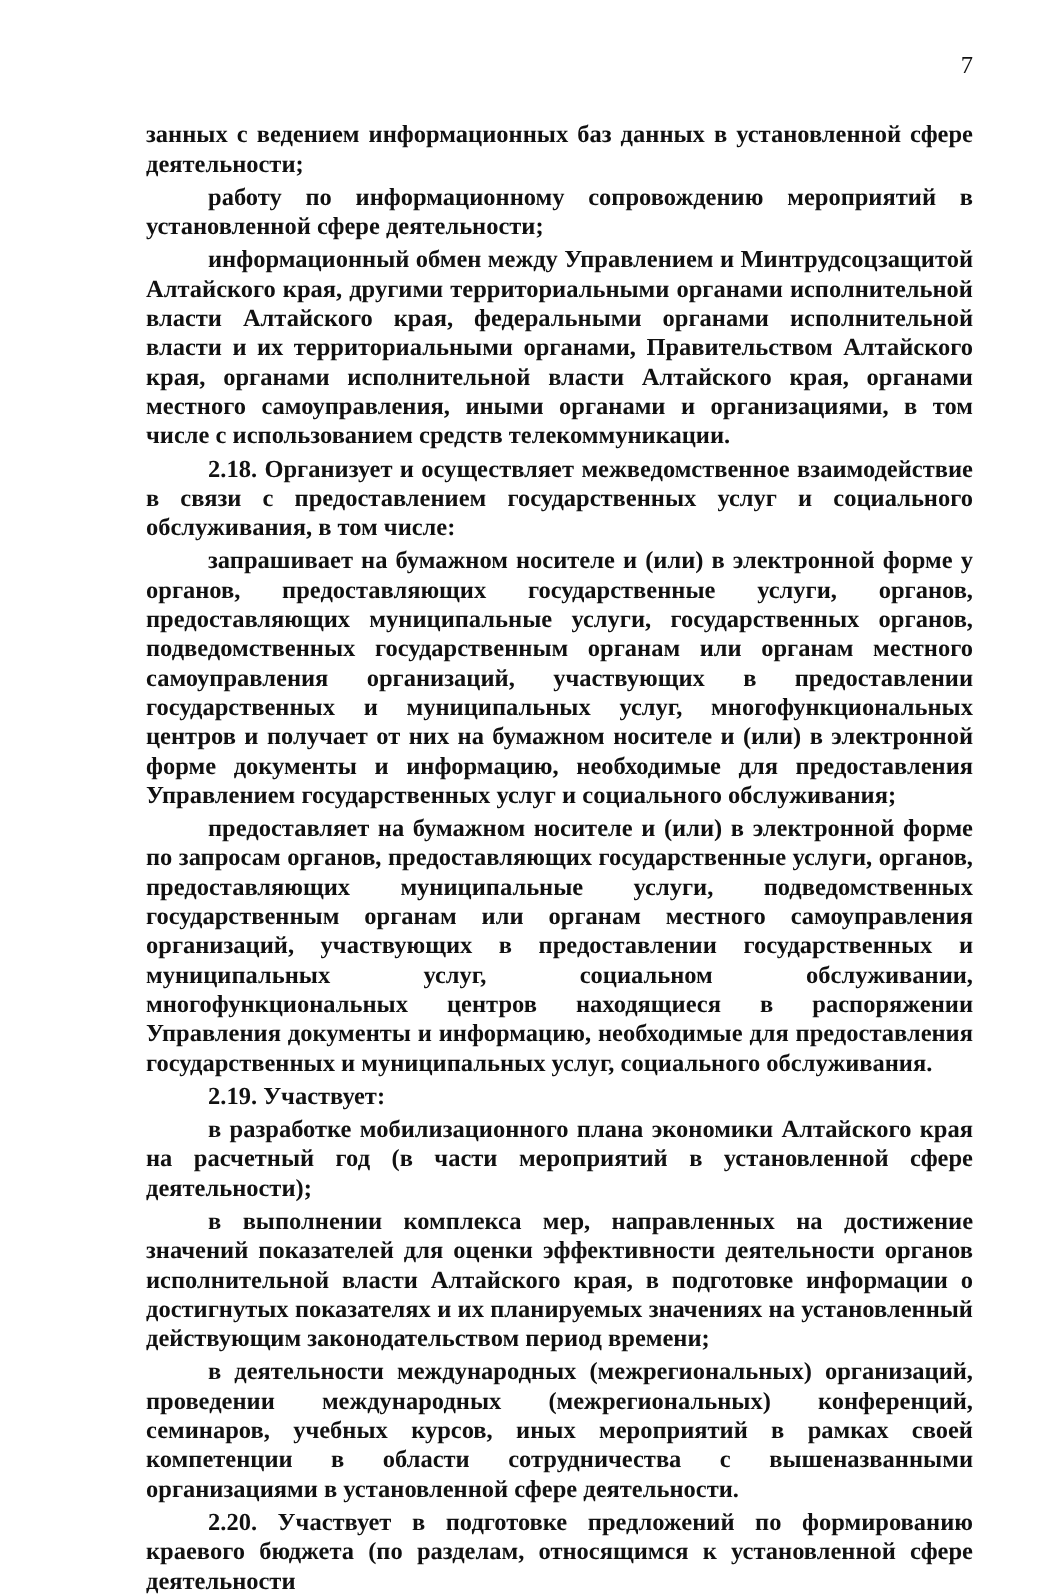7
занных с ведением информационных баз данных в установленной сфере деятельности;
работу по информационному сопровождению мероприятий в установленной сфере деятельности;
информационный обмен между Управлением и Минтрудсоцзащитой Алтайского края, другими территориальными органами исполнительной власти Алтайского края, федеральными органами исполнительной власти и их территориальными органами, Правительством Алтайского края, органами исполнительной власти Алтайского края, органами местного самоуправления, иными органами и организациями, в том числе с использованием средств телекоммуникации.
2.18. Организует и осуществляет межведомственное взаимодействие в связи с предоставлением государственных услуг и социального обслуживания, в том числе:
запрашивает на бумажном носителе и (или) в электронной форме у органов, предоставляющих государственные услуги, органов, предоставляющих муниципальные услуги, государственных органов, подведомственных государственным органам или органам местного самоуправления организаций, участвующих в предоставлении государственных и муниципальных услуг, многофункциональных центров и получает от них на бумажном носителе и (или) в электронной форме документы и информацию, необходимые для предоставления Управлением государственных услуг и социального обслуживания;
предоставляет на бумажном носителе и (или) в электронной форме по запросам органов, предоставляющих государственные услуги, органов, предоставляющих муниципальные услуги, подведомственных государственным органам или органам местного самоуправления организаций, участвующих в предоставлении государственных и муниципальных услуг, социальном обслуживании, многофункциональных центров находящиеся в распоряжении Управления документы и информацию, необходимые для предоставления государственных и муниципальных услуг, социального обслуживания.
2.19. Участвует:
в разработке мобилизационного плана экономики Алтайского края на расчетный год (в части мероприятий в установленной сфере деятельности);
в выполнении комплекса мер, направленных на достижение значений показателей для оценки эффективности деятельности органов исполнительной власти Алтайского края, в подготовке информации о достигнутых показателях и их планируемых значениях на установленный действующим законодательством период времени;
в деятельности международных (межрегиональных) организаций, проведении международных (межрегиональных) конференций, семинаров, учебных курсов, иных мероприятий в рамках своей компетенции в области сотрудничества с вышеназванными организациями в установленной сфере деятельности.
2.20. Участвует в подготовке предложений по формированию краевого бюджета (по разделам, относящимся к установленной сфере деятельности